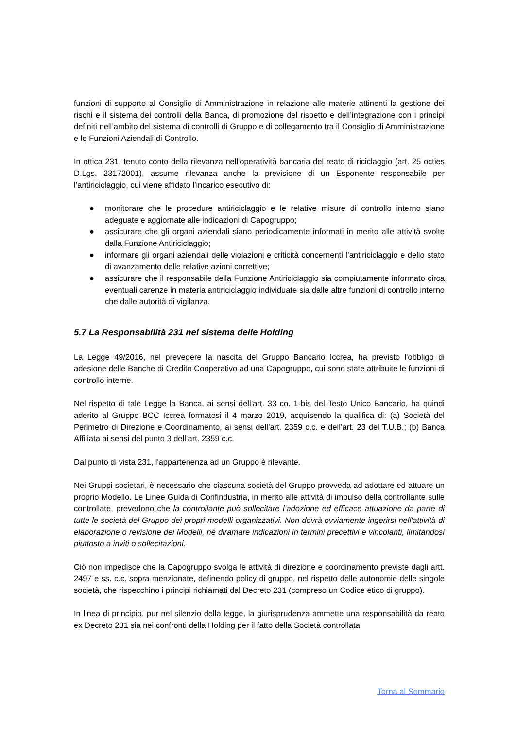funzioni di supporto al Consiglio di Amministrazione in relazione alle materie attinenti la gestione dei rischi e il sistema dei controlli della Banca, di promozione del rispetto e dell’integrazione con i principi definiti nell’ambito del sistema di controlli di Gruppo e di collegamento tra il Consiglio di Amministrazione e le Funzioni Aziendali di Controllo.
In ottica 231, tenuto conto della rilevanza nell'operatività bancaria del reato di riciclaggio (art. 25 octies D.Lgs. 23172001), assume rilevanza anche la previsione di un Esponente responsabile per l’antiriciclaggio, cui viene affidato l'incarico esecutivo di:
● monitorare che le procedure antiriciclaggio e le relative misure di controllo interno siano adeguate e aggiornate alle indicazioni di Capogruppo;
● assicurare che gli organi aziendali siano periodicamente informati in merito alle attività svolte dalla Funzione Antiriciclaggio;
● informare gli organi aziendali delle violazioni e criticità concernenti l’antiriciclaggio e dello stato di avanzamento delle relative azioni correttive;
● assicurare che il responsabile della Funzione Antiriciclaggio sia compiutamente informato circa eventuali carenze in materia antiriciclaggio individuate sia dalle altre funzioni di controllo interno che dalle autorità di vigilanza.
5.7 La Responsabilità 231 nel sistema delle Holding
La Legge 49/2016, nel prevedere la nascita del Gruppo Bancario Iccrea, ha previsto l'obbligo di adesione delle Banche di Credito Cooperativo ad una Capogruppo, cui sono state attribuite le funzioni di controllo interne.
Nel rispetto di tale Legge la Banca, ai sensi dell’art. 33 co. 1-bis del Testo Unico Bancario, ha quindi aderito al Gruppo BCC Iccrea formatosi il 4 marzo 2019, acquisendo la qualifica di: (a) Società del Perimetro di Direzione e Coordinamento, ai sensi dell’art. 2359 c.c. e dell’art. 23 del T.U.B.; (b) Banca Affiliata ai sensi del punto 3 dell’art. 2359 c.c.
Dal punto di vista 231, l'appartenenza ad un Gruppo è rilevante.
Nei Gruppi societari, è necessario che ciascuna società del Gruppo provveda ad adottare ed attuare un proprio Modello. Le Linee Guida di Confindustria, in merito alle attività di impulso della controllante sulle controllate, prevedono che la controllante può sollecitare l’adozione ed efficace attuazione da parte di tutte le società del Gruppo dei propri modelli organizzativi. Non dovrà ovviamente ingerirsi nell'attività di elaborazione o revisione dei Modelli, né diramare indicazioni in termini precettivi e vincolanti, limitandosi piuttosto a inviti o sollecitazioni.
Ciò non impedisce che la Capogruppo svolga le attività di direzione e coordinamento previste dagli artt. 2497 e ss. c.c. sopra menzionate, definendo policy di gruppo, nel rispetto delle autonomie delle singole società, che rispecchino i principi richiamati dal Decreto 231 (compreso un Codice etico di gruppo).
In linea di principio, pur nel silenzio della legge, la giurisprudenza ammette una responsabilità da reato ex Decreto 231 sia nei confronti della Holding per il fatto della Società controllata
Torna al Sommario